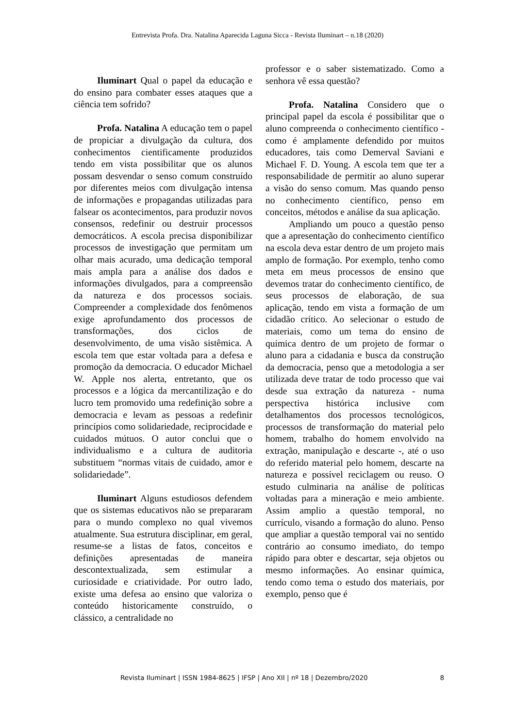Entrevista Profa. Dra. Natalina Aparecida Laguna Sicca - Revista Iluminart – n.18 (2020)
Iluminart Qual o papel da educação e do ensino para combater esses ataques que a ciência tem sofrido?
Profa. Natalina A educação tem o papel de propiciar a divulgação da cultura, dos conhecimentos cientificamente produzidos tendo em vista possibilitar que os alunos possam desvendar o senso comum construído por diferentes meios com divulgação intensa de informações e propagandas utilizadas para falsear os acontecimentos, para produzir novos consensos, redefinir ou destruir processos democráticos. A escola precisa disponibilizar processos de investigação que permitam um olhar mais acurado, uma dedicação temporal mais ampla para a análise dos dados e informações divulgados, para a compreensão da natureza e dos processos sociais. Compreender a complexidade dos fenômenos exige aprofundamento dos processos de transformações, dos ciclos de desenvolvimento, de uma visão sistêmica. A escola tem que estar voltada para a defesa e promoção da democracia. O educador Michael W. Apple nos alerta, entretanto, que os processos e a lógica da mercantilização e do lucro tem promovido uma redefinição sobre a democracia e levam as pessoas a redefinir princípios como solidariedade, reciprocidade e cuidados mútuos. O autor conclui que o individualismo e a cultura de auditoria substituem “normas vitais de cuidado, amor e solidariedade”.
Iluminart Alguns estudiosos defendem que os sistemas educativos não se prepararam para o mundo complexo no qual vivemos atualmente. Sua estrutura disciplinar, em geral, resume-se a listas de fatos, conceitos e definições apresentadas de maneira descontextualizada, sem estimular a curiosidade e criatividade. Por outro lado, existe uma defesa ao ensino que valoriza o conteúdo historicamente construído, o clássico, a centralidade no
professor e o saber sistematizado. Como a senhora vê essa questão?
Profa. Natalina Considero que o principal papel da escola é possibilitar que o aluno compreenda o conhecimento científico - como é amplamente defendido por muitos educadores, tais como Demerval Saviani e Michael F. D. Young. A escola tem que ter a responsabilidade de permitir ao aluno superar a visão do senso comum. Mas quando penso no conhecimento científico, penso em conceitos, métodos e análise da sua aplicação.
Ampliando um pouco a questão penso que a apresentação do conhecimento científico na escola deva estar dentro de um projeto mais amplo de formação. Por exemplo, tenho como meta em meus processos de ensino que devemos tratar do conhecimento científico, de seus processos de elaboração, de sua aplicação, tendo em vista a formação de um cidadão crítico. Ao selecionar o estudo de materiais, como um tema do ensino de química dentro de um projeto de formar o aluno para a cidadania e busca da construção da democracia, penso que a metodologia a ser utilizada deve tratar de todo processo que vai desde sua extração da natureza - numa perspectiva histórica inclusive com detalhamentos dos processos tecnológicos, processos de transformação do material pelo homem, trabalho do homem envolvido na extração, manipulação e descarte -, até o uso do referido material pelo homem, descarte na natureza e possível reciclagem ou reuso. O estudo culminaria na análise de políticas voltadas para a mineração e meio ambiente. Assim amplio a questão temporal, no currículo, visando a formação do aluno. Penso que ampliar a questão temporal vai no sentido contrário ao consumo imediato, do tempo rápido para obter e descartar, seja objetos ou mesmo informações. Ao ensinar química, tendo como tema o estudo dos materiais, por exemplo, penso que é
Revista Iluminart | ISSN 1984-8625 | IFSP | Ano XII | nº 18 | Dezembro/2020 8